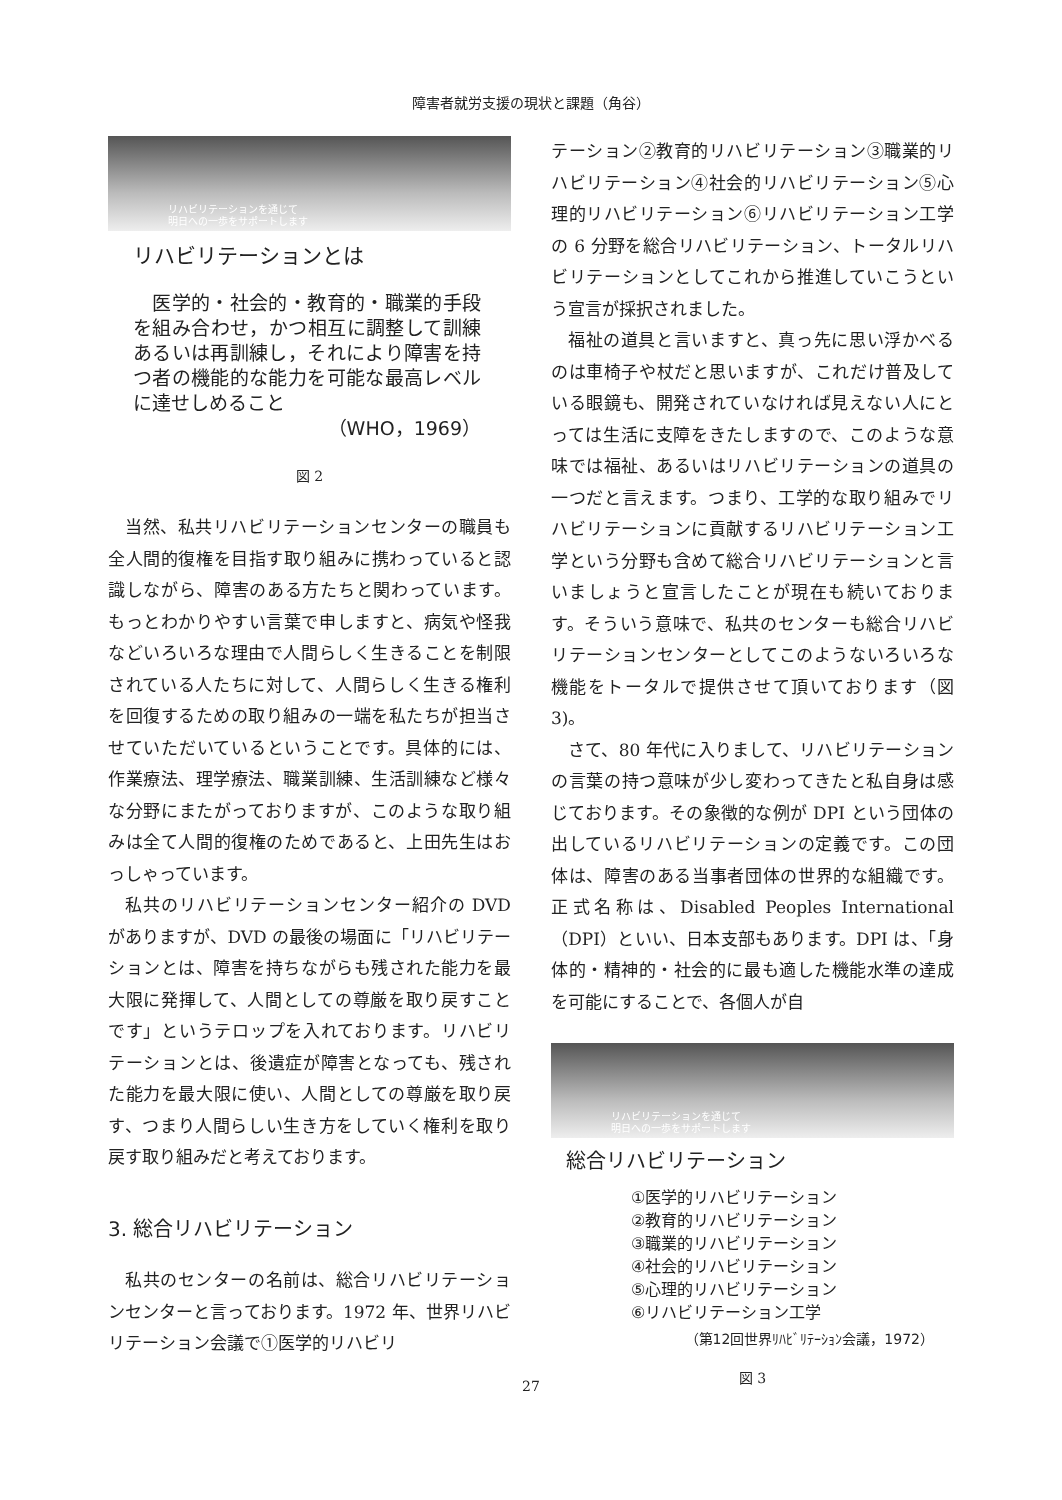障害者就労支援の現状と課題（角谷）
リハビリテーションを通じて
明日への一歩をサポートします
リハビリテーションとは
　医学的・社会的・教育的・職業的手段を組み合わせ，かつ相互に調整して訓練あるいは再訓練し，それにより障害を持つ者の機能的な能力を可能な最高レベルに達せしめること
（WHO，1969）
図 2
当然、私共リハビリテーションセンターの職員も全人間的復権を目指す取り組みに携わっていると認識しながら、障害のある方たちと関わっています。もっとわかりやすい言葉で申しますと、病気や怪我などいろいろな理由で人間らしく生きることを制限されている人たちに対して、人間らしく生きる権利を回復するための取り組みの一端を私たちが担当させていただいているということです。具体的には、作業療法、理学療法、職業訓練、生活訓練など様々な分野にまたがっておりますが、このような取り組みは全て人間的復権のためであると、上田先生はおっしゃっています。
私共のリハビリテーションセンター紹介の DVD がありますが、DVD の最後の場面に「リハビリテーションとは、障害を持ちながらも残された能力を最大限に発揮して、人間としての尊厳を取り戻すことです」というテロップを入れております。リハビリテーションとは、後遺症が障害となっても、残された能力を最大限に使い、人間としての尊厳を取り戻す、つまり人間らしい生き方をしていく権利を取り戻す取り組みだと考えております。
3. 総合リハビリテーション
私共のセンターの名前は、総合リハビリテーションセンターと言っております。1972 年、世界リハビリテーション会議で①医学的リハビリ
テーション②教育的リハビリテーション③職業的リハビリテーション④社会的リハビリテーション⑤心理的リハビリテーション⑥リハビリテーション工学の 6 分野を総合リハビリテーション、トータルリハビリテーションとしてこれから推進していこうという宣言が採択されました。
福祉の道具と言いますと、真っ先に思い浮かべるのは車椅子や杖だと思いますが、これだけ普及している眼鏡も、開発されていなければ見えない人にとっては生活に支障をきたしますので、このような意味では福祉、あるいはリハビリテーションの道具の一つだと言えます。つまり、工学的な取り組みでリハビリテーションに貢献するリハビリテーション工学という分野も含めて総合リハビリテーションと言いましょうと宣言したことが現在も続いております。そういう意味で、私共のセンターも総合リハビリテーションセンターとしてこのようないろいろな機能をトータルで提供させて頂いております（図 3)。
さて、80 年代に入りまして、リハビリテーションの言葉の持つ意味が少し変わってきたと私自身は感じております。その象徴的な例が DPI という団体の出しているリハビリテーションの定義です。この団体は、障害のある当事者団体の世界的な組織です。正式名称は、Disabled Peoples International（DPI）といい、日本支部もあります。DPI は、「身体的・精神的・社会的に最も適した機能水準の達成を可能にすることで、各個人が自
リハビリテーションを通じて
明日への一歩をサポートします
総合リハビリテーション
①医学的リハビリテーション
②教育的リハビリテーション
③職業的リハビリテーション
④社会的リハビリテーション
⑤心理的リハビリテーション
⑥リハビリテーション工学
（第12回世界ﾘﾊﾋﾞﾘﾃｰｼｮﾝ会議，1972）
図 3
27